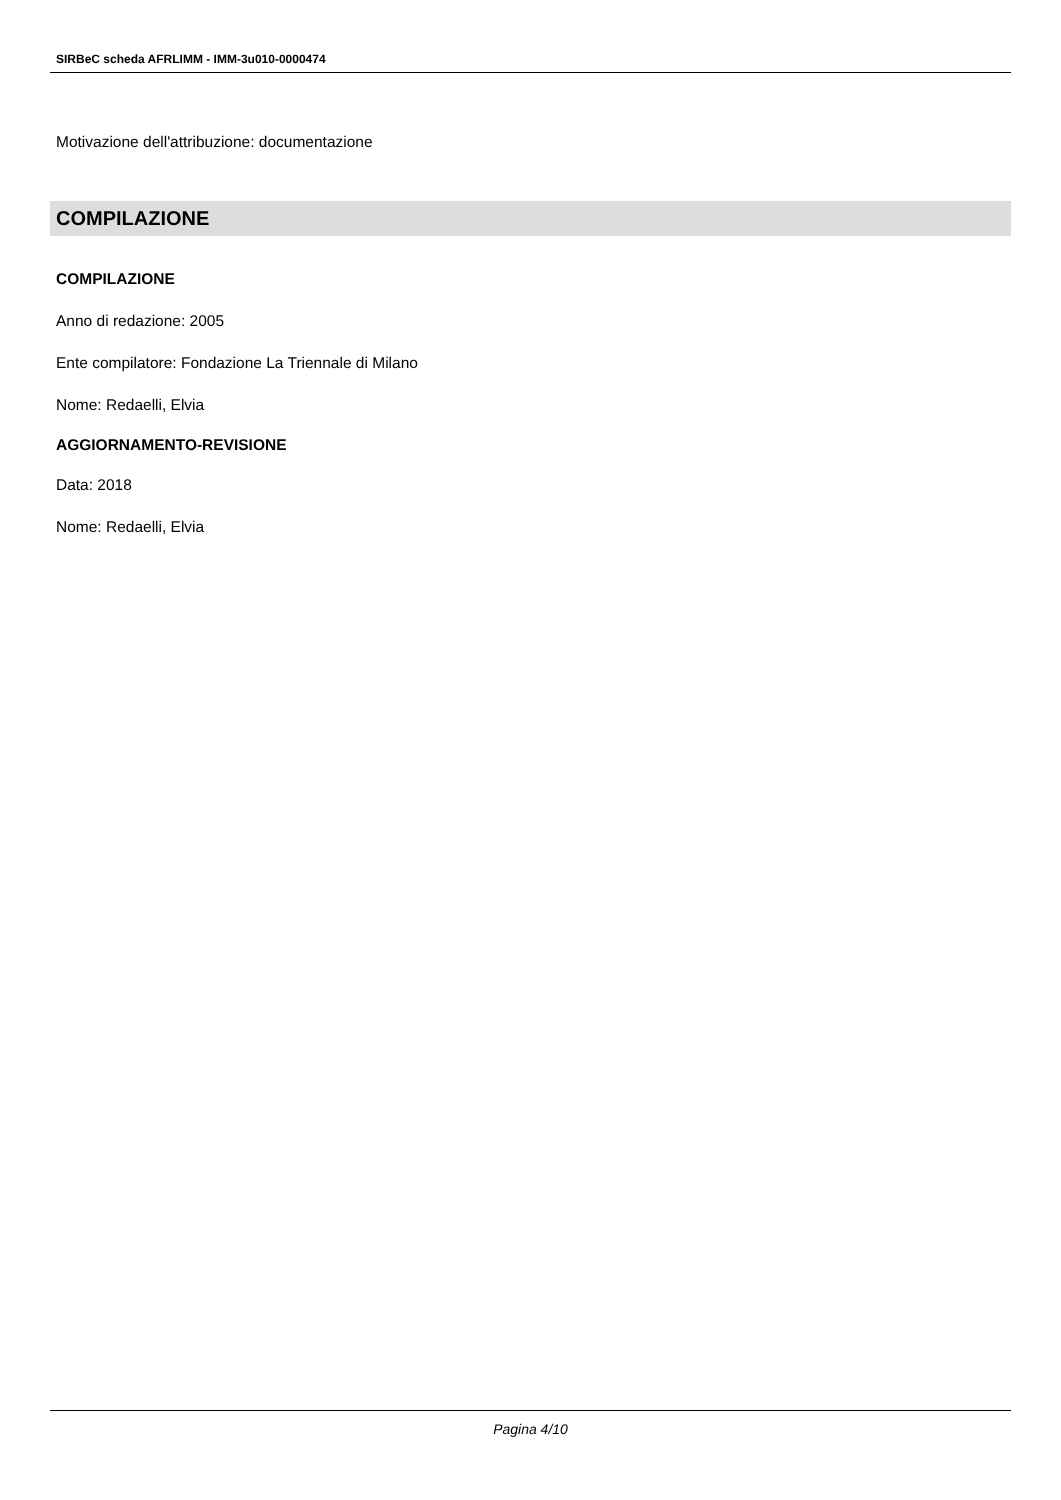SIRBeC scheda AFRLIMM - IMM-3u010-0000474
Motivazione dell'attribuzione: documentazione
COMPILAZIONE
COMPILAZIONE
Anno di redazione: 2005
Ente compilatore: Fondazione La Triennale di Milano
Nome: Redaelli, Elvia
AGGIORNAMENTO-REVISIONE
Data: 2018
Nome: Redaelli, Elvia
Pagina 4/10